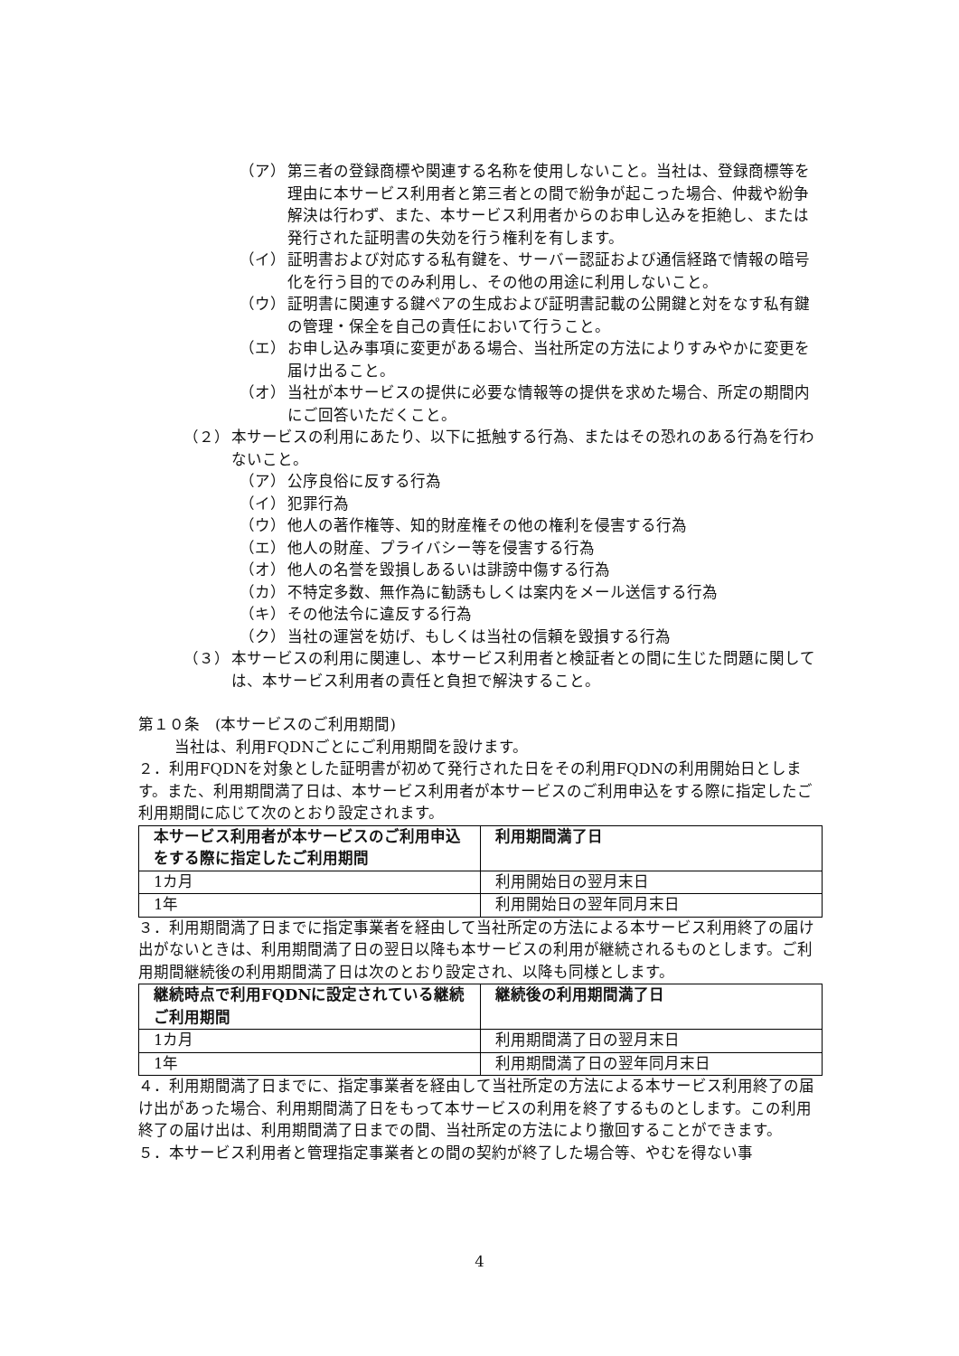（ア） 第三者の登録商標や関連する名称を使用しないこと。当社は、登録商標等を理由に本サービス利用者と第三者との間で紛争が起こった場合、仲裁や紛争解決は行わず、また、本サービス利用者からのお申し込みを拒絶し、または発行された証明書の失効を行う権利を有します。
（イ） 証明書および対応する私有鍵を、サーバー認証および通信経路で情報の暗号化を行う目的でのみ利用し、その他の用途に利用しないこと。
（ウ） 証明書に関連する鍵ペアの生成および証明書記載の公開鍵と対をなす私有鍵の管理・保全を自己の責任において行うこと。
（エ） お申し込み事項に変更がある場合、当社所定の方法によりすみやかに変更を届け出ること。
（オ） 当社が本サービスの提供に必要な情報等の提供を求めた場合、所定の期間内にご回答いただくこと。
（２） 本サービスの利用にあたり、以下に抵触する行為、またはその恐れのある行為を行わないこと。
（ア） 公序良俗に反する行為
（イ） 犯罪行為
（ウ） 他人の著作権等、知的財産権その他の権利を侵害する行為
（エ） 他人の財産、プライバシー等を侵害する行為
（オ） 他人の名誉を毀損しあるいは誹謗中傷する行為
（カ） 不特定多数、無作為に勧誘もしくは案内をメール送信する行為
（キ） その他法令に違反する行為
（ク） 当社の運営を妨げ、もしくは当社の信頼を毀損する行為
（３） 本サービスの利用に関連し、本サービス利用者と検証者との間に生じた問題に関しては、本サービス利用者の責任と負担で解決すること。
第１０条　(本サービスのご利用期間)
当社は、利用FQDNごとにご利用期間を設けます。
２．利用FQDNを対象とした証明書が初めて発行された日をその利用FQDNの利用開始日とします。また、利用期間満了日は、本サービス利用者が本サービスのご利用申込をする際に指定したご利用期間に応じて次のとおり設定されます。
| 本サービス利用者が本サービスのご利用申込をする際に指定したご利用期間 | 利用期間満了日 |
| --- | --- |
| 1カ月 | 利用開始日の翌月末日 |
| 1年 | 利用開始日の翌年同月末日 |
３．利用期間満了日までに指定事業者を経由して当社所定の方法による本サービス利用終了の届け出がないときは、利用期間満了日の翌日以降も本サービスの利用が継続されるものとします。ご利用期間継続後の利用期間満了日は次のとおり設定され、以降も同様とします。
| 継続時点で利用FQDNに設定されている継続ご利用期間 | 継続後の利用期間満了日 |
| --- | --- |
| 1カ月 | 利用期間満了日の翌月末日 |
| 1年 | 利用期間満了日の翌年同月末日 |
４．利用期間満了日までに、指定事業者を経由して当社所定の方法による本サービス利用終了の届け出があった場合、利用期間満了日をもって本サービスの利用を終了するものとします。この利用終了の届け出は、利用期間満了日までの間、当社所定の方法により撤回することができます。
５．本サービス利用者と管理指定事業者との間の契約が終了した場合等、やむを得ない事
4